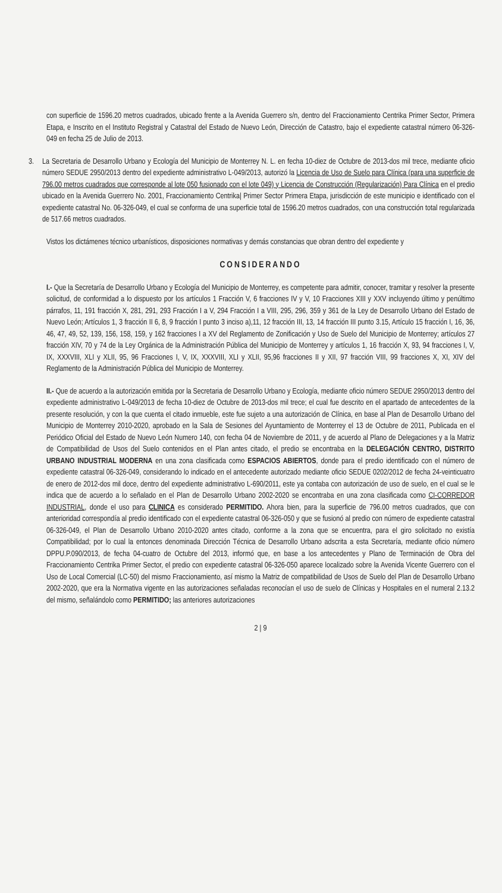con superficie de 1596.20 metros cuadrados, ubicado frente a la Avenida Guerrero s/n, dentro del Fraccionamiento Centrika Primer Sector, Primera Etapa, e Inscrito en el Instituto Registral y Catastral del Estado de Nuevo León, Dirección de Catastro, bajo el expediente catastral número 06-326-049 en fecha 25 de Julio de 2013.
3. La Secretaria de Desarrollo Urbano y Ecología del Municipio de Monterrey N. L. en fecha 10-diez de Octubre de 2013-dos mil trece, mediante oficio número SEDUE 2950/2013 dentro del expediente administrativo L-049/2013, autorizó la Licencia de Uso de Suelo para Clínica (para una superficie de 796.00 metros cuadrados que corresponde al lote 050 fusionado con el lote 049) y Licencia de Construcción (Regularización) Para Clínica en el predio ubicado en la Avenida Guerrero No. 2001, Fraccionamiento Centrika| Primer Sector Primera Etapa, jurisdicción de este municipio e identificado con el expediente catastral No. 06-326-049, el cual se conforma de una superficie total de 1596.20 metros cuadrados, con una construcción total regularizada de 517.66 metros cuadrados.
Vistos los dictámenes técnico urbanísticos, disposiciones normativas y demás constancias que obran dentro del expediente y
CONSIDERANDO
I.- Que la Secretaría de Desarrollo Urbano y Ecología del Municipio de Monterrey, es competente para admitir, conocer, tramitar y resolver la presente solicitud, de conformidad a lo dispuesto por los artículos 1 Fracción V, 6 fracciones IV y V, 10 Fracciones XIII y XXV incluyendo último y penúltimo párrafos, 11, 191 fracción X, 281, 291, 293 Fracción I a V, 294 Fracción I a VIII, 295, 296, 359 y 361 de la Ley de Desarrollo Urbano del Estado de Nuevo León; Artículos 1, 3 fracción II 6, 8, 9 fracción I punto 3 inciso a),11, 12 fracción III, 13, 14 fracción III punto 3.15, Artículo 15 fracción I, 16, 36, 46, 47, 49, 52, 139, 156, 158, 159, y 162 fracciones I a XV del Reglamento de Zonificación y Uso de Suelo del Municipio de Monterrey; artículos 27 fracción XIV, 70 y 74 de la Ley Orgánica de la Administración Pública del Municipio de Monterrey y artículos 1, 16 fracción X, 93, 94 fracciones I, V, IX, XXXVIII, XLI y XLII, 95, 96 Fracciones I, V, IX, XXXVIII, XLI y XLII, 95,96 fracciones II y XII, 97 fracción VIII, 99 fracciones X, XI, XIV del Reglamento de la Administración Pública del Municipio de Monterrey.
II.- Que de acuerdo a la autorización emitida por la Secretaria de Desarrollo Urbano y Ecología, mediante oficio número SEDUE 2950/2013 dentro del expediente administrativo L-049/2013 de fecha 10-diez de Octubre de 2013-dos mil trece; el cual fue descrito en el apartado de antecedentes de la presente resolución, y con la que cuenta el citado inmueble, este fue sujeto a una autorización de Clínica, en base al Plan de Desarrollo Urbano del Municipio de Monterrey 2010-2020, aprobado en la Sala de Sesiones del Ayuntamiento de Monterrey el 13 de Octubre de 2011, Publicada en el Periódico Oficial del Estado de Nuevo León Numero 140, con fecha 04 de Noviembre de 2011, y de acuerdo al Plano de Delegaciones y a la Matriz de Compatibilidad de Usos del Suelo contenidos en el Plan antes citado, el predio se encontraba en la DELEGACIÓN CENTRO, DISTRITO URBANO INDUSTRIAL MODERNA en una zona clasificada como ESPACIOS ABIERTOS, donde para el predio identificado con el número de expediente catastral 06-326-049, considerando lo indicado en el antecedente autorizado mediante oficio SEDUE 0202/2012 de fecha 24-veinticuatro de enero de 2012-dos mil doce, dentro del expediente administrativo L-690/2011, este ya contaba con autorización de uso de suelo, en el cual se le indica que de acuerdo a lo señalado en el Plan de Desarrollo Urbano 2002-2020 se encontraba en una zona clasificada como CI-CORREDOR INDUSTRIAL, donde el uso para CLINICA es considerado PERMITIDO. Ahora bien, para la superficie de 796.00 metros cuadrados, que con anterioridad correspondía al predio identificado con el expediente catastral 06-326-050 y que se fusionó al predio con número de expediente catastral 06-326-049, el Plan de Desarrollo Urbano 2010-2020 antes citado, conforme a la zona que se encuentra, para el giro solicitado no existía Compatibilidad; por lo cual la entonces denominada Dirección Técnica de Desarrollo Urbano adscrita a esta Secretaría, mediante oficio número DPPU.P.090/2013, de fecha 04-cuatro de Octubre del 2013, informó que, en base a los antecedentes y Plano de Terminación de Obra del Fraccionamiento Centrika Primer Sector, el predio con expediente catastral 06-326-050 aparece localizado sobre la Avenida Vicente Guerrero con el Uso de Local Comercial (LC-50) del mismo Fraccionamiento, así mismo la Matriz de compatibilidad de Usos de Suelo del Plan de Desarrollo Urbano 2002-2020, que era la Normativa vigente en las autorizaciones señaladas reconocían el uso de suelo de Clínicas y Hospitales en el numeral 2.13.2 del mismo, señalándolo como PERMITIDO; las anteriores autorizaciones
2 | 9